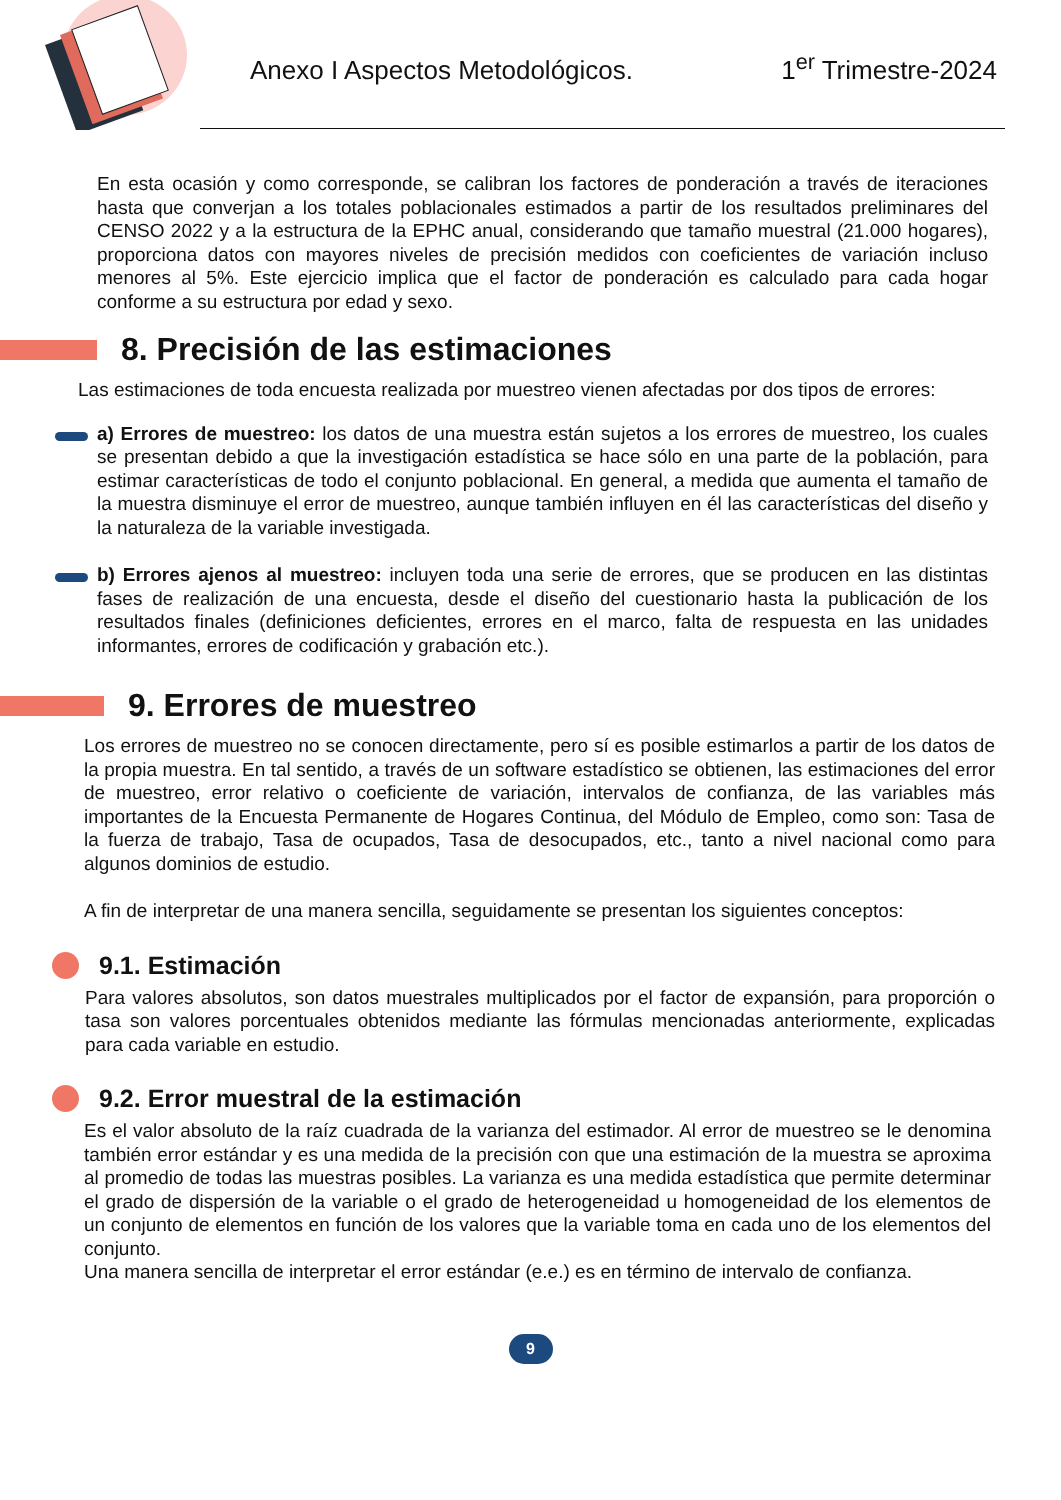Anexo I Aspectos Metodológicos.
1<sup>er</sup> Trimestre-2024
En esta ocasión y como corresponde, se calibran los factores de ponderación a través de iteraciones hasta que converjan a los totales poblacionales estimados a partir de los resultados preliminares del CENSO 2022 y a la estructura de la EPHC anual, considerando que tamaño muestral (21.000 hogares), proporciona datos con mayores niveles de precisión medidos con coeficientes de variación incluso menores al 5%. Este ejercicio implica que el factor de ponderación es calculado para cada hogar conforme a su estructura por edad y sexo.
8. Precisión de las estimaciones
Las estimaciones de toda encuesta realizada por muestreo vienen afectadas por dos tipos de errores:
a) Errores de muestreo: los datos de una muestra están sujetos a los errores de muestreo, los cuales se presentan debido a que la investigación estadística se hace sólo en una parte de la población, para estimar características de todo el conjunto poblacional. En general, a medida que aumenta el tamaño de la muestra disminuye el error de muestreo, aunque también influyen en él las características del diseño y la naturaleza de la variable investigada.
b) Errores ajenos al muestreo: incluyen toda una serie de errores, que se producen en las distintas fases de realización de una encuesta, desde el diseño del cuestionario hasta la publicación de los resultados finales (definiciones deficientes, errores en el marco, falta de respuesta en las unidades informantes, errores de codificación y grabación etc.).
9. Errores de muestreo
Los errores de muestreo no se conocen directamente, pero sí es posible estimarlos a partir de los datos de la propia muestra. En tal sentido, a través de un software estadístico se obtienen, las estimaciones del error de muestreo, error relativo o coeficiente de variación, intervalos de confianza, de las variables más importantes de la Encuesta Permanente de Hogares Continua, del Módulo de Empleo, como son: Tasa de la fuerza de trabajo, Tasa de ocupados, Tasa de desocupados, etc., tanto a nivel nacional como para algunos dominios de estudio.
A fin de interpretar de una manera sencilla, seguidamente se presentan los siguientes conceptos:
9.1. Estimación
Para valores absolutos, son datos muestrales multiplicados por el factor de expansión, para proporción o tasa son valores porcentuales obtenidos mediante las fórmulas mencionadas anteriormente, explicadas para cada variable en estudio.
9.2. Error muestral de la estimación
Es el valor absoluto de la raíz cuadrada de la varianza del estimador. Al error de muestreo se le denomina también error estándar y es una medida de la precisión con que una estimación de la muestra se aproxima al promedio de todas las muestras posibles. La varianza es una medida estadística que permite determinar el grado de dispersión de la variable o el grado de heterogeneidad u homogeneidad de los elementos de un conjunto de elementos en función de los valores que la variable toma en cada uno de los elementos del conjunto.
Una manera sencilla de interpretar el error estándar (e.e.) es en término de intervalo de confianza.
9